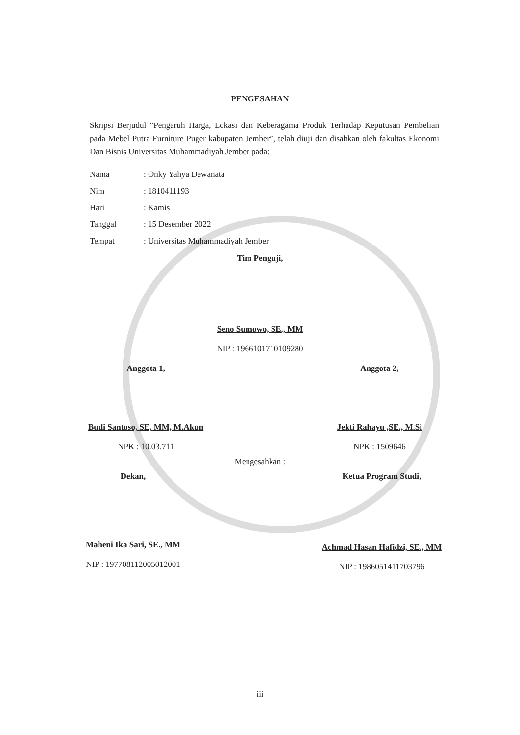PENGESAHAN
Skripsi Berjudul “Pengaruh Harga, Lokasi dan Keberagama Produk Terhadap Keputusan Pembelian pada Mebel Putra Furniture Puger kabupaten Jember”, telah diuji dan disahkan oleh fakultas Ekonomi Dan Bisnis Universitas Muhammadiyah Jember pada:
| Nama | : Onky Yahya Dewanata |
| Nim | : 1810411193 |
| Hari | : Kamis |
| Tanggal | : 15 Desember 2022 |
| Tempat | : Universitas Muhammadiyah Jember |
Tim Penguji,
Seno Sumowo, SE., MM
NIP : 1966101710109280
Anggota 1,
Budi Santoso, SE, MM, M.Akun
NPK : 10.03.711
Anggota 2,
Jekti Rahayu ,SE., M.Si
NPK : 1509646
Mengesahkan :
Dekan,
Maheni Ika Sari, SE., MM
NIP : 197708112005012001
Ketua Program Studi,
Achmad Hasan Hafidzi, SE., MM
NIP : 1986051411703796
iii